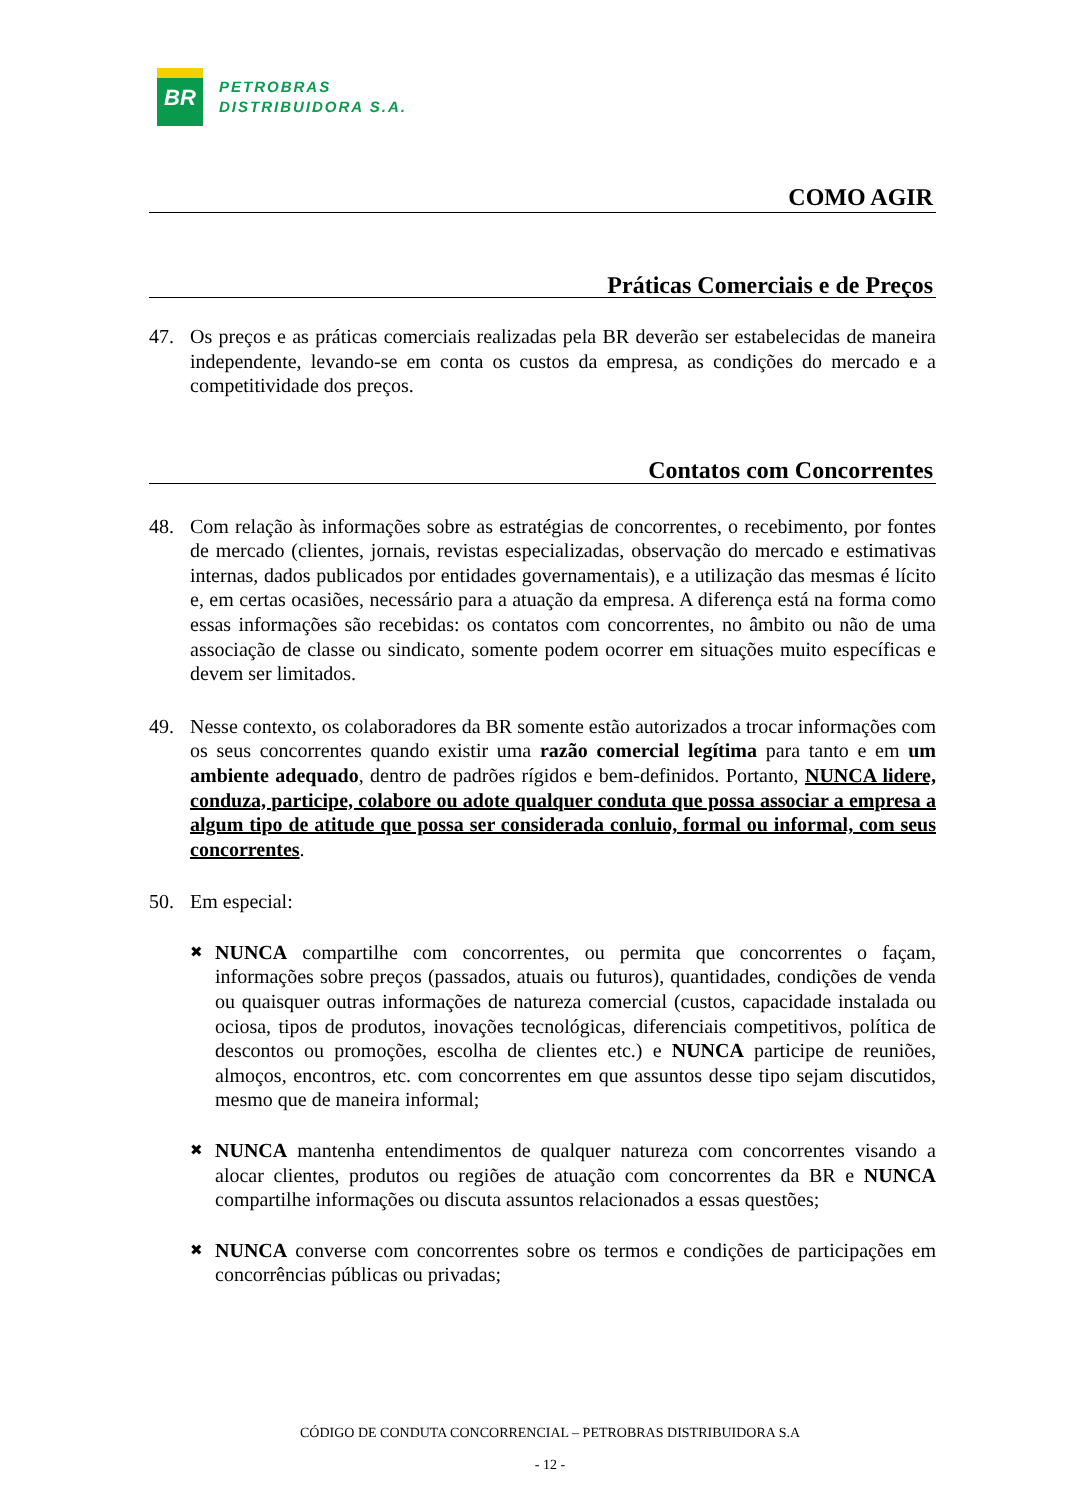BR
PETROBRAS
DISTRIBUIDORA S.A.
COMO AGIR
Práticas Comerciais e de Preços
47. Os preços e as práticas comerciais realizadas pela BR deverão ser estabelecidas de maneira independente, levando-se em conta os custos da empresa, as condições do mercado e a competitividade dos preços.
Contatos com Concorrentes
48. Com relação às informações sobre as estratégias de concorrentes, o recebimento, por fontes de mercado (clientes, jornais, revistas especializadas, observação do mercado e estimativas internas, dados publicados por entidades governamentais), e a utilização das mesmas é lícito e, em certas ocasiões, necessário para a atuação da empresa. A diferença está na forma como essas informações são recebidas: os contatos com concorrentes, no âmbito ou não de uma associação de classe ou sindicato, somente podem ocorrer em situações muito específicas e devem ser limitados.
49. Nesse contexto, os colaboradores da BR somente estão autorizados a trocar informações com os seus concorrentes quando existir uma razão comercial legítima para tanto e em um ambiente adequado, dentro de padrões rígidos e bem-definidos. Portanto, NUNCA lidere, conduza, participe, colabore ou adote qualquer conduta que possa associar a empresa a algum tipo de atitude que possa ser considerada conluio, formal ou informal, com seus concorrentes.
50. Em especial:
✖ NUNCA compartilhe com concorrentes, ou permita que concorrentes o façam, informações sobre preços (passados, atuais ou futuros), quantidades, condições de venda ou quaisquer outras informações de natureza comercial (custos, capacidade instalada ou ociosa, tipos de produtos, inovações tecnológicas, diferenciais competitivos, política de descontos ou promoções, escolha de clientes etc.) e NUNCA participe de reuniões, almoços, encontros, etc. com concorrentes em que assuntos desse tipo sejam discutidos, mesmo que de maneira informal;
✖ NUNCA mantenha entendimentos de qualquer natureza com concorrentes visando a alocar clientes, produtos ou regiões de atuação com concorrentes da BR e NUNCA compartilhe informações ou discuta assuntos relacionados a essas questões;
✖ NUNCA converse com concorrentes sobre os termos e condições de participações em concorrências públicas ou privadas;
CÓDIGO DE CONDUTA CONCORRENCIAL – PETROBRAS DISTRIBUIDORA S.A
- 12 -